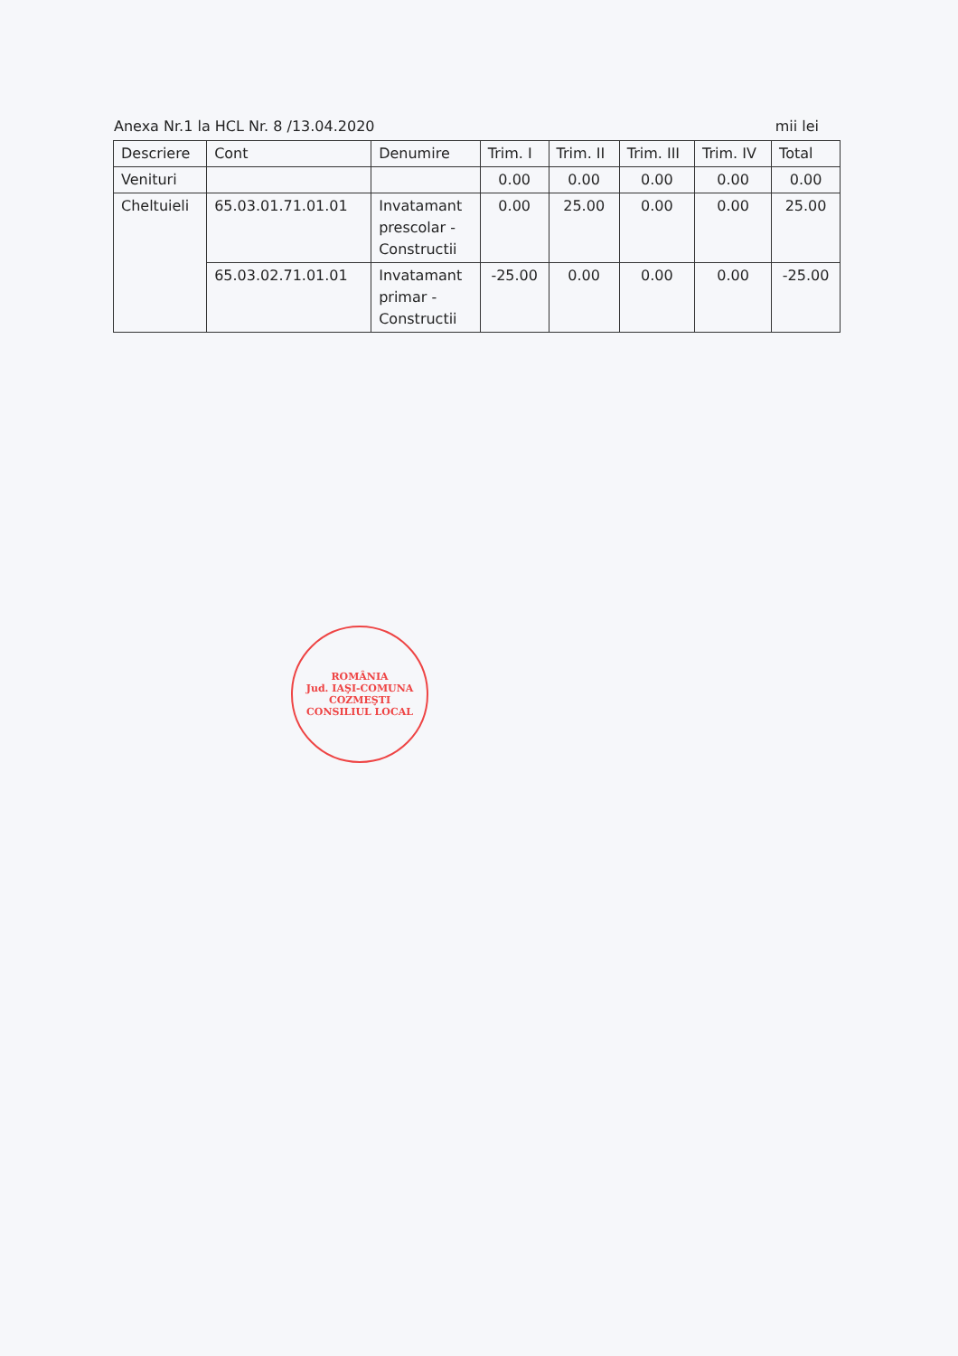Anexa Nr.1 la HCL Nr. 8 /13.04.2020 mii lei
| Descriere | Cont | Denumire | Trim. I | Trim. II | Trim. III | Trim. IV | Total |
| --- | --- | --- | --- | --- | --- | --- | --- |
| Venituri | | | 0.00 | 0.00 | 0.00 | 0.00 | 0.00 |
| Cheltuieli | 65.03.01.71.01.01 | Invatamant prescolar - Constructii | 0.00 | 25.00 | 0.00 | 0.00 | 25.00 |
| | 65.03.02.71.01.01 | Invatamant primar - Constructii | -25.00 | 0.00 | 0.00 | 0.00 | -25.00 |
ROMÂNIA
Jud. IAŞI-COMUNA COZMEŞTI
CONSILIUL LOCAL